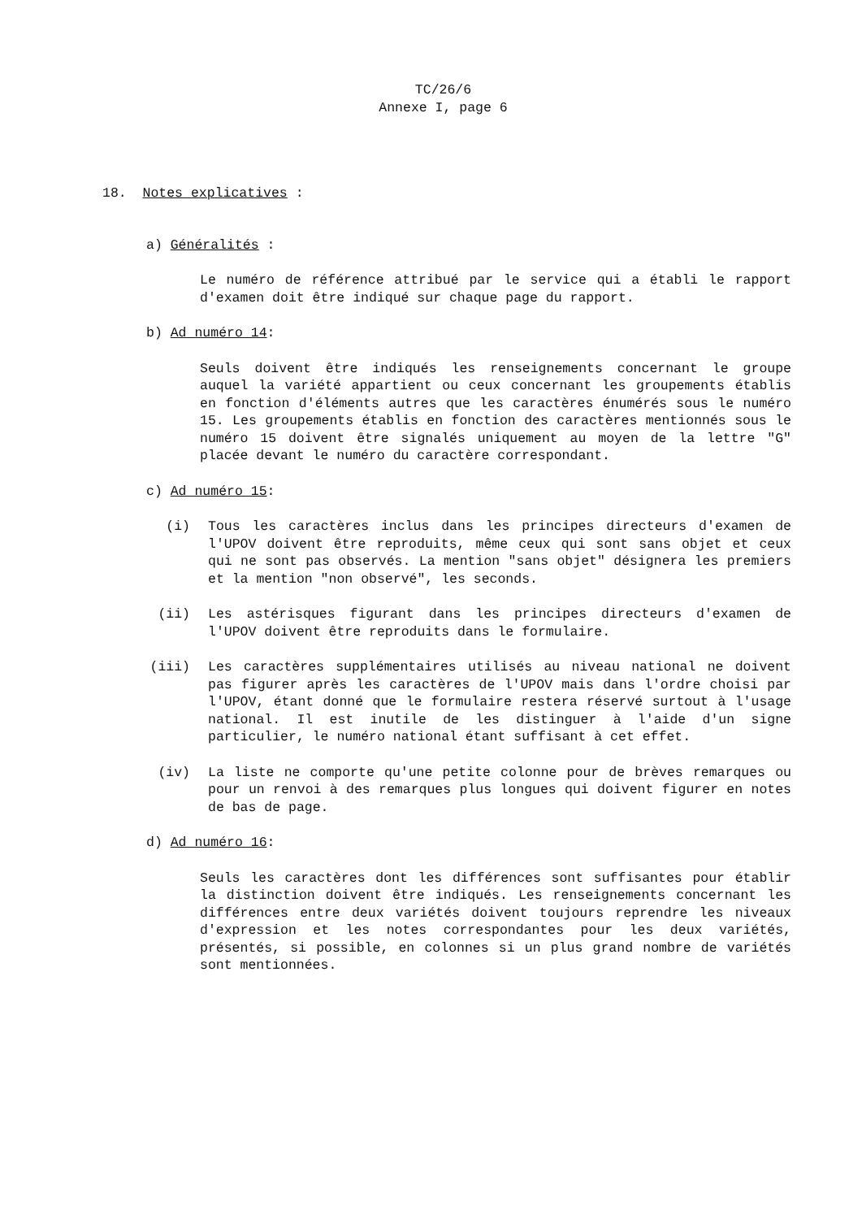TC/26/6
Annexe I, page 6
18. Notes explicatives :
a) Généralités :
Le numéro de référence attribué par le service qui a établi le rapport d'examen doit être indiqué sur chaque page du rapport.
b) Ad numéro 14:
Seuls doivent être indiqués les renseignements concernant le groupe auquel la variété appartient ou ceux concernant les groupements établis en fonction d'éléments autres que les caractères énumérés sous le numéro 15. Les groupements établis en fonction des caractères mentionnés sous le numéro 15 doivent être signalés uniquement au moyen de la lettre "G" placée devant le numéro du caractère correspondant.
c) Ad numéro 15:
(i) Tous les caractères inclus dans les principes directeurs d'examen de l'UPOV doivent être reproduits, même ceux qui sont sans objet et ceux qui ne sont pas observés. La mention "sans objet" désignera les premiers et la mention "non observé", les seconds.
(ii) Les astérisques figurant dans les principes directeurs d'examen de l'UPOV doivent être reproduits dans le formulaire.
(iii) Les caractères supplémentaires utilisés au niveau national ne doivent pas figurer après les caractères de l'UPOV mais dans l'ordre choisi par l'UPOV, étant donné que le formulaire restera réservé surtout à l'usage national. Il est inutile de les distinguer à l'aide d'un signe particulier, le numéro national étant suffisant à cet effet.
(iv) La liste ne comporte qu'une petite colonne pour de brèves remarques ou pour un renvoi à des remarques plus longues qui doivent figurer en notes de bas de page.
d) Ad numéro 16:
Seuls les caractères dont les différences sont suffisantes pour établir la distinction doivent être indiqués. Les renseignements concernant les différences entre deux variétés doivent toujours reprendre les niveaux d'expression et les notes correspondantes pour les deux variétés, présentés, si possible, en colonnes si un plus grand nombre de variétés sont mentionnées.